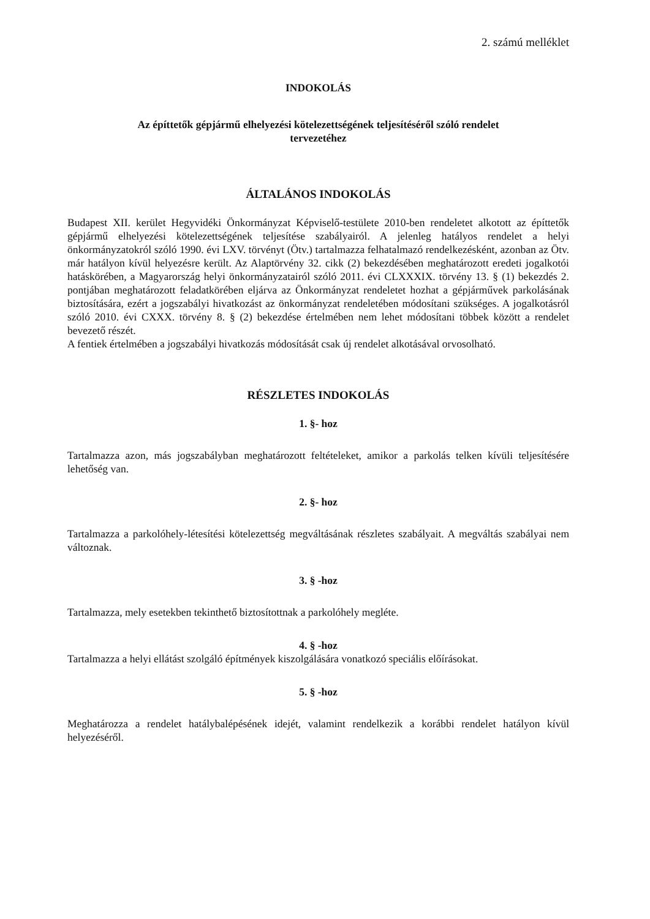2. számú melléklet
INDOKOLÁS
Az építtetők gépjármű elhelyezési kötelezettségének teljesítéséről szóló rendelet
tervezetéhez
ÁLTALÁNOS INDOKOLÁS
Budapest XII. kerület Hegyvidéki Önkormányzat Képviselő-testülete 2010-ben rendeletet alkotott az építtetők gépjármű elhelyezési kötelezettségének teljesítése szabályairól. A jelenleg hatályos rendelet a helyi önkormányzatokról szóló 1990. évi LXV. törvényt (Ötv.) tartalmazza felhatalmazó rendelkezésként, azonban az Ötv. már hatályon kívül helyezésre került. Az Alaptörvény 32. cikk (2) bekezdésében meghatározott eredeti jogalkotói hatáskörében, a Magyarország helyi önkormányzatairól szóló 2011. évi CLXXXIX. törvény 13. § (1) bekezdés 2. pontjában meghatározott feladatkörében eljárva az Önkormányzat rendeletet hozhat a gépjárművek parkolásának biztosítására, ezért a jogszabályi hivatkozást az önkormányzat rendeletében módosítani szükséges. A jogalkotásról szóló 2010. évi CXXX. törvény 8. § (2) bekezdése értelmében nem lehet módosítani többek között a rendelet bevezető részét.
A fentiek értelmében a jogszabályi hivatkozás módosítását csak új rendelet alkotásával orvosolható.
RÉSZLETES INDOKOLÁS
1. §- hoz
Tartalmazza azon, más jogszabályban meghatározott feltételeket, amikor a parkolás telken kívüli teljesítésére lehetőség van.
2. §- hoz
Tartalmazza a parkolóhely-létesítési kötelezettség megváltásának részletes szabályait. A megváltás szabályai nem változnak.
3. § -hoz
Tartalmazza, mely esetekben tekinthető biztosítottnak a parkolóhely megléte.
4. § -hoz
Tartalmazza a helyi ellátást szolgáló építmények kiszolgálására vonatkozó speciális előírásokat.
5. § -hoz
Meghatározza a rendelet hatálybalépésének idejét, valamint rendelkezik a korábbi rendelet hatályon kívül helyezéséről.